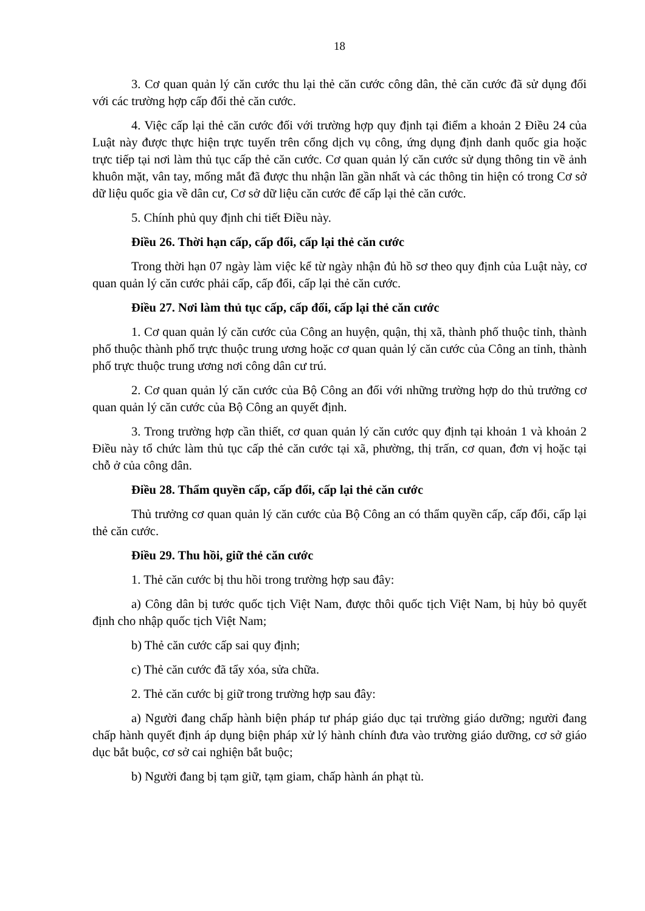18
3. Cơ quan quản lý căn cước thu lại thẻ căn cước công dân, thẻ căn cước đã sử dụng đối với các trường hợp cấp đổi thẻ căn cước.
4. Việc cấp lại thẻ căn cước đối với trường hợp quy định tại điểm a khoản 2 Điều 24 của Luật này được thực hiện trực tuyến trên cổng dịch vụ công, ứng dụng định danh quốc gia hoặc trực tiếp tại nơi làm thủ tục cấp thẻ căn cước. Cơ quan quản lý căn cước sử dụng thông tin về ảnh khuôn mặt, vân tay, mống mắt đã được thu nhận lần gần nhất và các thông tin hiện có trong Cơ sở dữ liệu quốc gia về dân cư, Cơ sở dữ liệu căn cước để cấp lại thẻ căn cước.
5. Chính phủ quy định chi tiết Điều này.
Điều 26. Thời hạn cấp, cấp đổi, cấp lại thẻ căn cước
Trong thời hạn 07 ngày làm việc kể từ ngày nhận đủ hồ sơ theo quy định của Luật này, cơ quan quản lý căn cước phải cấp, cấp đổi, cấp lại thẻ căn cước.
Điều 27. Nơi làm thủ tục cấp, cấp đổi, cấp lại thẻ căn cước
1. Cơ quan quản lý căn cước của Công an huyện, quận, thị xã, thành phố thuộc tỉnh, thành phố thuộc thành phố trực thuộc trung ương hoặc cơ quan quản lý căn cước của Công an tỉnh, thành phố trực thuộc trung ương nơi công dân cư trú.
2. Cơ quan quản lý căn cước của Bộ Công an đối với những trường hợp do thủ trưởng cơ quan quản lý căn cước của Bộ Công an quyết định.
3. Trong trường hợp cần thiết, cơ quan quản lý căn cước quy định tại khoản 1 và khoản 2 Điều này tổ chức làm thủ tục cấp thẻ căn cước tại xã, phường, thị trấn, cơ quan, đơn vị hoặc tại chỗ ở của công dân.
Điều 28. Thẩm quyền cấp, cấp đổi, cấp lại thẻ căn cước
Thủ trưởng cơ quan quản lý căn cước của Bộ Công an có thẩm quyền cấp, cấp đổi, cấp lại thẻ căn cước.
Điều 29. Thu hồi, giữ thẻ căn cước
1. Thẻ căn cước bị thu hồi trong trường hợp sau đây:
a) Công dân bị tước quốc tịch Việt Nam, được thôi quốc tịch Việt Nam, bị hủy bỏ quyết định cho nhập quốc tịch Việt Nam;
b) Thẻ căn cước cấp sai quy định;
c) Thẻ căn cước đã tẩy xóa, sửa chữa.
2. Thẻ căn cước bị giữ trong trường hợp sau đây:
a) Người đang chấp hành biện pháp tư pháp giáo dục tại trường giáo dưỡng; người đang chấp hành quyết định áp dụng biện pháp xử lý hành chính đưa vào trường giáo dưỡng, cơ sở giáo dục bắt buộc, cơ sở cai nghiện bắt buộc;
b) Người đang bị tạm giữ, tạm giam, chấp hành án phạt tù.